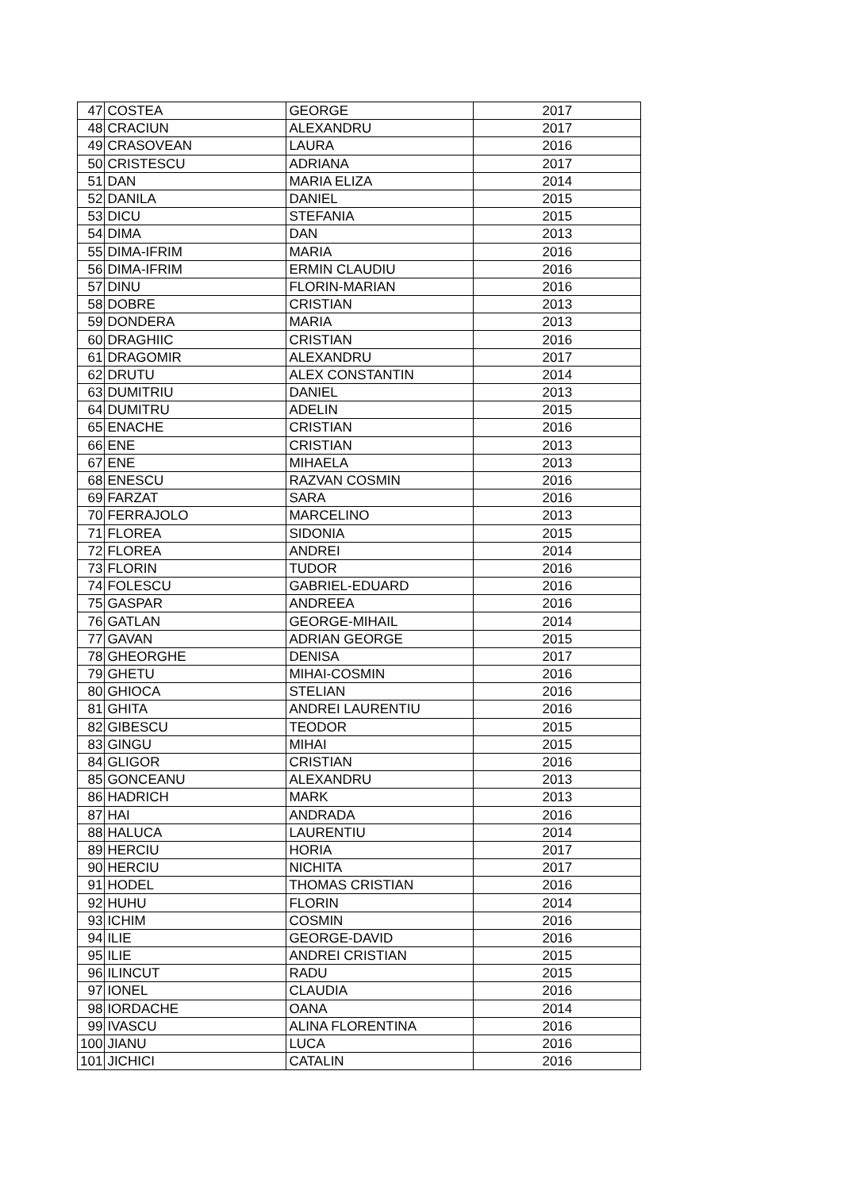| 47 | COSTEA | GEORGE | 2017 |
| 48 | CRACIUN | ALEXANDRU | 2017 |
| 49 | CRASOVEAN | LAURA | 2016 |
| 50 | CRISTESCU | ADRIANA | 2017 |
| 51 | DAN | MARIA ELIZA | 2014 |
| 52 | DANILA | DANIEL | 2015 |
| 53 | DICU | STEFANIA | 2015 |
| 54 | DIMA | DAN | 2013 |
| 55 | DIMA-IFRIM | MARIA | 2016 |
| 56 | DIMA-IFRIM | ERMIN CLAUDIU | 2016 |
| 57 | DINU | FLORIN-MARIAN | 2016 |
| 58 | DOBRE | CRISTIAN | 2013 |
| 59 | DONDERA | MARIA | 2013 |
| 60 | DRAGHIIC | CRISTIAN | 2016 |
| 61 | DRAGOMIR | ALEXANDRU | 2017 |
| 62 | DRUTU | ALEX CONSTANTIN | 2014 |
| 63 | DUMITRIU | DANIEL | 2013 |
| 64 | DUMITRU | ADELIN | 2015 |
| 65 | ENACHE | CRISTIAN | 2016 |
| 66 | ENE | CRISTIAN | 2013 |
| 67 | ENE | MIHAELA | 2013 |
| 68 | ENESCU | RAZVAN COSMIN | 2016 |
| 69 | FARZAT | SARA | 2016 |
| 70 | FERRAJOLO | MARCELINO | 2013 |
| 71 | FLOREA | SIDONIA | 2015 |
| 72 | FLOREA | ANDREI | 2014 |
| 73 | FLORIN | TUDOR | 2016 |
| 74 | FOLESCU | GABRIEL-EDUARD | 2016 |
| 75 | GASPAR | ANDREEA | 2016 |
| 76 | GATLAN | GEORGE-MIHAIL | 2014 |
| 77 | GAVAN | ADRIAN GEORGE | 2015 |
| 78 | GHEORGHE | DENISA | 2017 |
| 79 | GHETU | MIHAI-COSMIN | 2016 |
| 80 | GHIOCA | STELIAN | 2016 |
| 81 | GHITA | ANDREI LAURENTIU | 2016 |
| 82 | GIBESCU | TEODOR | 2015 |
| 83 | GINGU | MIHAI | 2015 |
| 84 | GLIGOR | CRISTIAN | 2016 |
| 85 | GONCEANU | ALEXANDRU | 2013 |
| 86 | HADRICH | MARK | 2013 |
| 87 | HAI | ANDRADA | 2016 |
| 88 | HALUCA | LAURENTIU | 2014 |
| 89 | HERCIU | HORIA | 2017 |
| 90 | HERCIU | NICHITA | 2017 |
| 91 | HODEL | THOMAS CRISTIAN | 2016 |
| 92 | HUHU | FLORIN | 2014 |
| 93 | ICHIM | COSMIN | 2016 |
| 94 | ILIE | GEORGE-DAVID | 2016 |
| 95 | ILIE | ANDREI CRISTIAN | 2015 |
| 96 | ILINCUT | RADU | 2015 |
| 97 | IONEL | CLAUDIA | 2016 |
| 98 | IORDACHE | OANA | 2014 |
| 99 | IVASCU | ALINA FLORENTINA | 2016 |
| 100 | JIANU | LUCA | 2016 |
| 101 | JICHICI | CATALIN | 2016 |